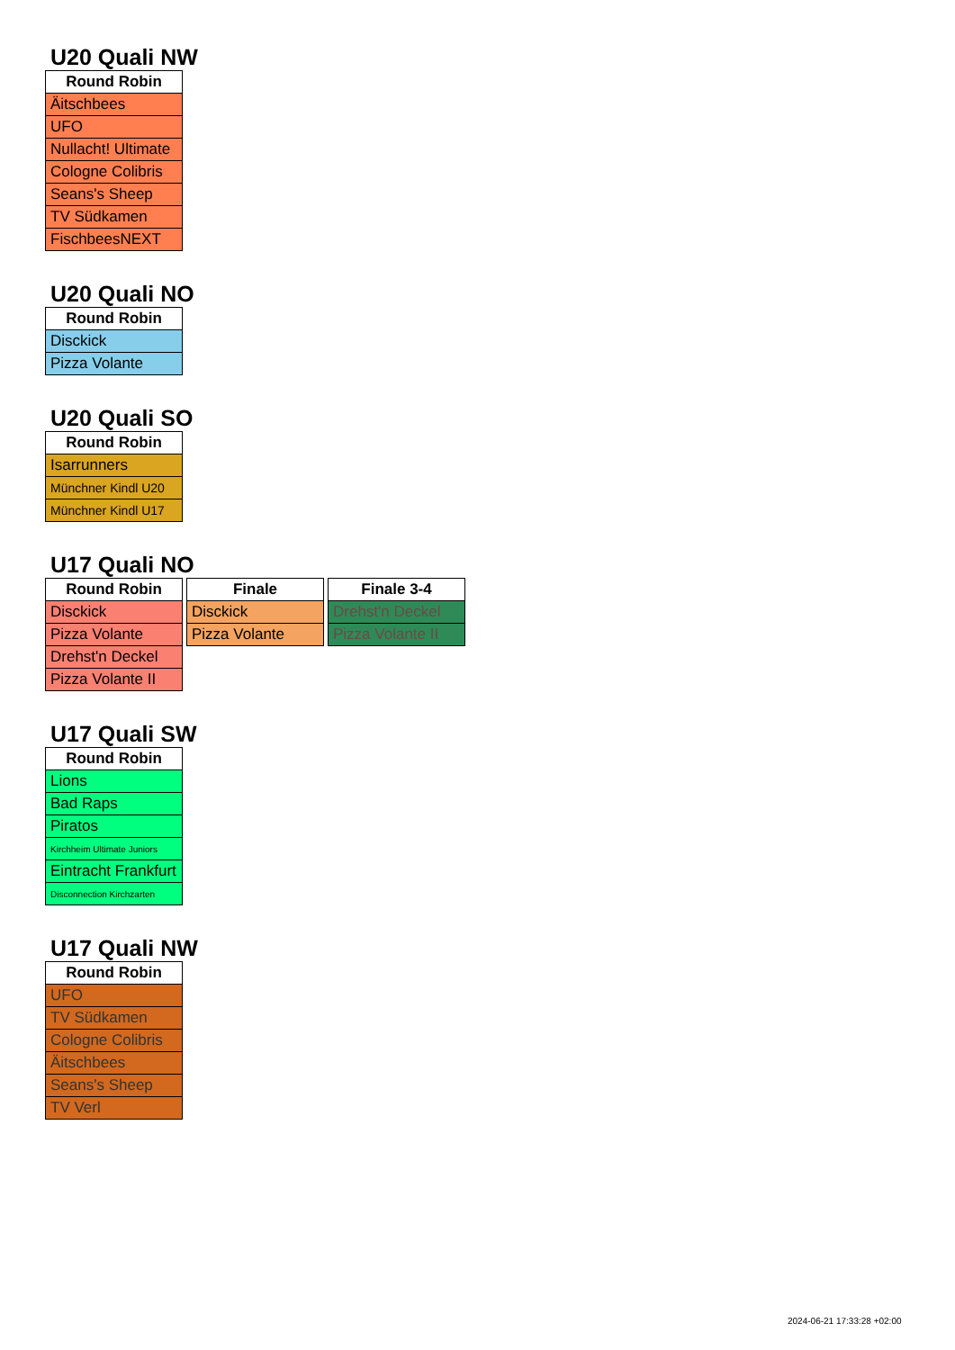U20 Quali NW
| Round Robin |
| --- |
| Äitschbees |
| UFO |
| Nullacht! Ultimate |
| Cologne Colibris |
| Seans's Sheep |
| TV Südkamen |
| FischbeesNEXT |
U20 Quali NO
| Round Robin |
| --- |
| Disckick |
| Pizza Volante |
U20 Quali SO
| Round Robin |
| --- |
| Isarrunners |
| Münchner Kindl U20 |
| Münchner Kindl U17 |
U17 Quali NO
| Round Robin |
| --- |
| Disckick |
| Pizza Volante |
| Drehst'n Deckel |
| Pizza Volante II |
| Finale |
| --- |
| Disckick |
| Pizza Volante |
| Finale 3-4 |
| --- |
| Drehst'n Deckel |
| Pizza Volante II |
U17 Quali SW
| Round Robin |
| --- |
| Lions |
| Bad Raps |
| Piratos |
| Kirchheim Ultimate Juniors |
| Eintracht Frankfurt |
| Disconnection Kirchzarten |
U17 Quali NW
| Round Robin |
| --- |
| UFO |
| TV Südkamen |
| Cologne Colibris |
| Äitschbees |
| Seans's Sheep |
| TV Verl |
2024-06-21 17:33:28 +02:00